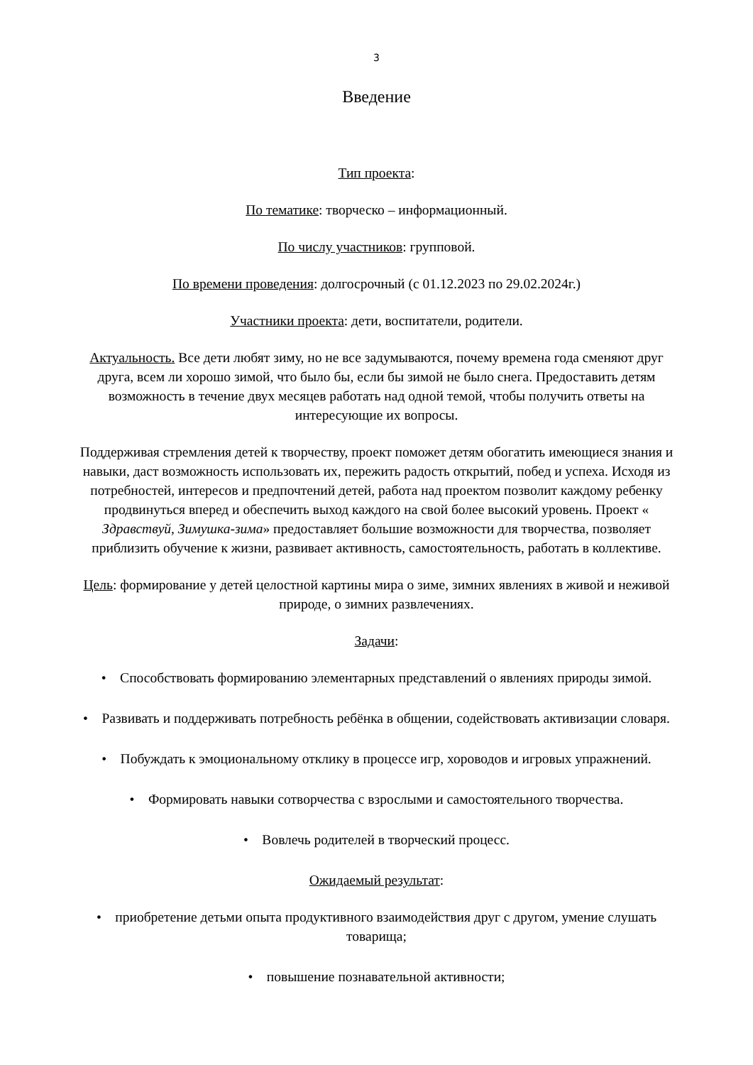3
Введение
Тип проекта:
По тематике: творческо – информационный.
По числу участников: групповой.
По времени проведения: долгосрочный (с 01.12.2023 по 29.02.2024г.)
Участники проекта: дети, воспитатели, родители.
Актуальность. Все дети любят зиму, но не все задумываются, почему времена года сменяют друг друга, всем ли хорошо зимой, что было бы, если бы зимой не было снега. Предоставить детям возможность в течение двух месяцев работать над одной темой, чтобы получить ответы на интересующие их вопросы.
Поддерживая стремления детей к творчеству, проект поможет детям обогатить имеющиеся знания и навыки, даст возможность использовать их, пережить радость открытий, побед и успеха. Исходя из потребностей, интересов и предпочтений детей, работа над проектом позволит каждому ребенку продвинуться вперед и обеспечить выход каждого на свой более высокий уровень. Проект « Здравствуй, Зимушка-зима» предоставляет большие возможности для творчества, позволяет приблизить обучение к жизни, развивает активность, самостоятельность, работать в коллективе.
Цель: формирование у детей целостной картины мира о зиме, зимних явлениях в живой и неживой природе, о зимних развлечениях.
Задачи:
• Способствовать формированию элементарных представлений о явлениях природы зимой.
• Развивать и поддерживать потребность ребёнка в общении, содействовать активизации словаря.
• Побуждать к эмоциональному отклику в процессе игр, хороводов и игровых упражнений.
• Формировать навыки сотворчества с взрослыми и самостоятельного творчества.
• Вовлечь родителей в творческий процесс.
Ожидаемый результат:
• приобретение детьми опыта продуктивного взаимодействия друг с другом, умение слушать товарища;
• повышение познавательной активности;